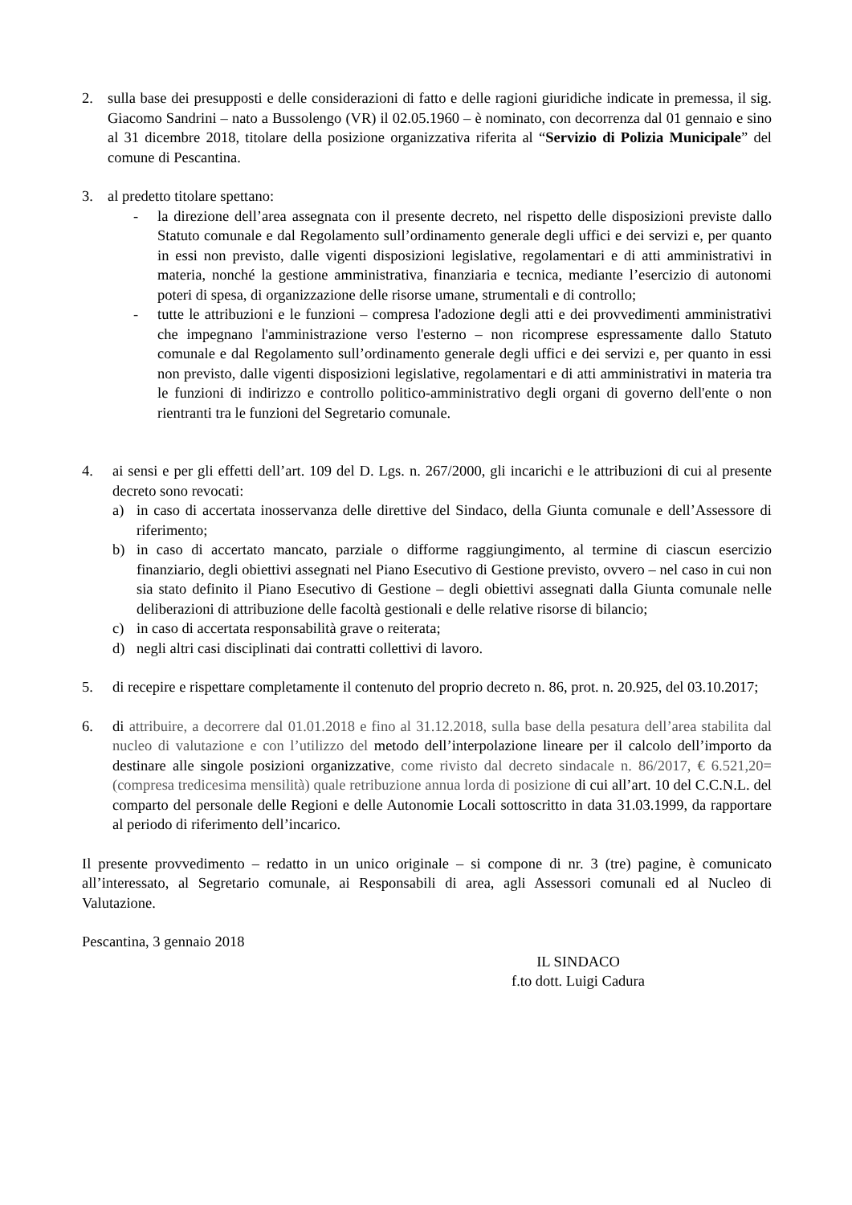2. sulla base dei presupposti e delle considerazioni di fatto e delle ragioni giuridiche indicate in premessa, il sig. Giacomo Sandrini – nato a Bussolengo (VR) il 02.05.1960 – è nominato, con decorrenza dal 01 gennaio e sino al 31 dicembre 2018, titolare della posizione organizzativa riferita al “Servizio di Polizia Municipale” del comune di Pescantina.
3. al predetto titolare spettano:
- la direzione dell’area assegnata con il presente decreto, nel rispetto delle disposizioni previste dallo Statuto comunale e dal Regolamento sull’ordinamento generale degli uffici e dei servizi e, per quanto in essi non previsto, dalle vigenti disposizioni legislative, regolamentari e di atti amministrativi in materia, nonché la gestione amministrativa, finanziaria e tecnica, mediante l’esercizio di autonomi poteri di spesa, di organizzazione delle risorse umane, strumentali e di controllo;
- tutte le attribuzioni e le funzioni – compresa l'adozione degli atti e dei provvedimenti amministrativi che impegnano l'amministrazione verso l'esterno – non ricomprese espressamente dallo Statuto comunale e dal Regolamento sull’ordinamento generale degli uffici e dei servizi e, per quanto in essi non previsto, dalle vigenti disposizioni legislative, regolamentari e di atti amministrativi in materia tra le funzioni di indirizzo e controllo politico-amministrativo degli organi di governo dell'ente o non rientranti tra le funzioni del Segretario comunale.
4. ai sensi e per gli effetti dell’art. 109 del D. Lgs. n. 267/2000, gli incarichi e le attribuzioni di cui al presente decreto sono revocati:
a) in caso di accertata inosservanza delle direttive del Sindaco, della Giunta comunale e dell’Assessore di riferimento;
b) in caso di accertato mancato, parziale o difforme raggiungimento, al termine di ciascun esercizio finanziario, degli obiettivi assegnati nel Piano Esecutivo di Gestione previsto, ovvero – nel caso in cui non sia stato definito il Piano Esecutivo di Gestione – degli obiettivi assegnati dalla Giunta comunale nelle deliberazioni di attribuzione delle facoltà gestionali e delle relative risorse di bilancio;
c) in caso di accertata responsabilità grave o reiterata;
d) negli altri casi disciplinati dai contratti collettivi di lavoro.
5. di recepire e rispettare completamente il contenuto del proprio decreto n. 86, prot. n. 20.925, del 03.10.2017;
6. di attribuire, a decorrere dal 01.01.2018 e fino al 31.12.2018, sulla base della pesatura dell’area stabilita dal nucleo di valutazione e con l’utilizzo del metodo dell’interpolazione lineare per il calcolo dell’importo da destinare alle singole posizioni organizzative, come rivisto dal decreto sindacale n. 86/2017, € 6.521,20= (compresa tredicesima mensilità) quale retribuzione annua lorda di posizione di cui all’art. 10 del C.C.N.L. del comparto del personale delle Regioni e delle Autonomie Locali sottoscritto in data 31.03.1999, da rapportare al periodo di riferimento dell’incarico.
Il presente provvedimento – redatto in un unico originale – si compone di nr. 3 (tre) pagine, è comunicato all’interessato, al Segretario comunale, ai Responsabili di area, agli Assessori comunali ed al Nucleo di Valutazione.
Pescantina, 3 gennaio 2018
IL SINDACO
f.to dott. Luigi Cadura